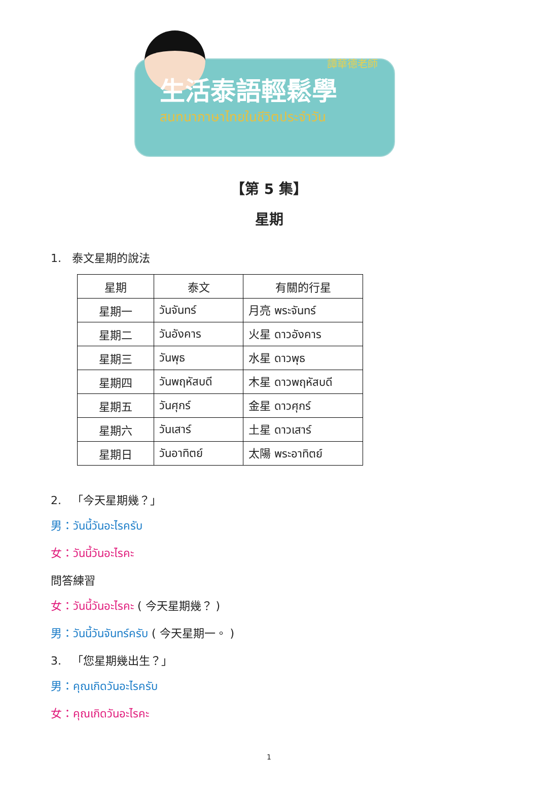譚華德老師
生活泰語輕鬆學
สนทนาภาษาไทยในชีวิตประจำวัน
【第 5 集】
星期
1. 泰文星期的說法
| 星期 | 泰文 | 有關的行星 |
| --- | --- | --- |
| 星期一 | วันจันทร์ | 月亮 พระจันทร์ |
| 星期二 | วันอังคาร | 火星 ดาวอังคาร |
| 星期三 | วันพุธ | 水星 ดาวพุธ |
| 星期四 | วันพฤหัสบดี | 木星 ดาวพฤหัสบดี |
| 星期五 | วันศุกร์ | 金星 ดาวศุกร์ |
| 星期六 | วันเสาร์ | 土星 ดาวเสาร์ |
| 星期日 | วันอาทิตย์ | 太陽 พระอาทิตย์ |
2. 「今天星期幾？」
男：วันนี้วันอะไรครับ
女：วันนี้วันอะไรคะ
問答練習
女：วันนี้วันอะไรคะ ( 今天星期幾？ )
男：วันนี้วันจันทร์ครับ ( 今天星期一。 )
3. 「您星期幾出生？」
男：คุณเกิดวันอะไรครับ
女：คุณเกิดวันอะไรคะ
1